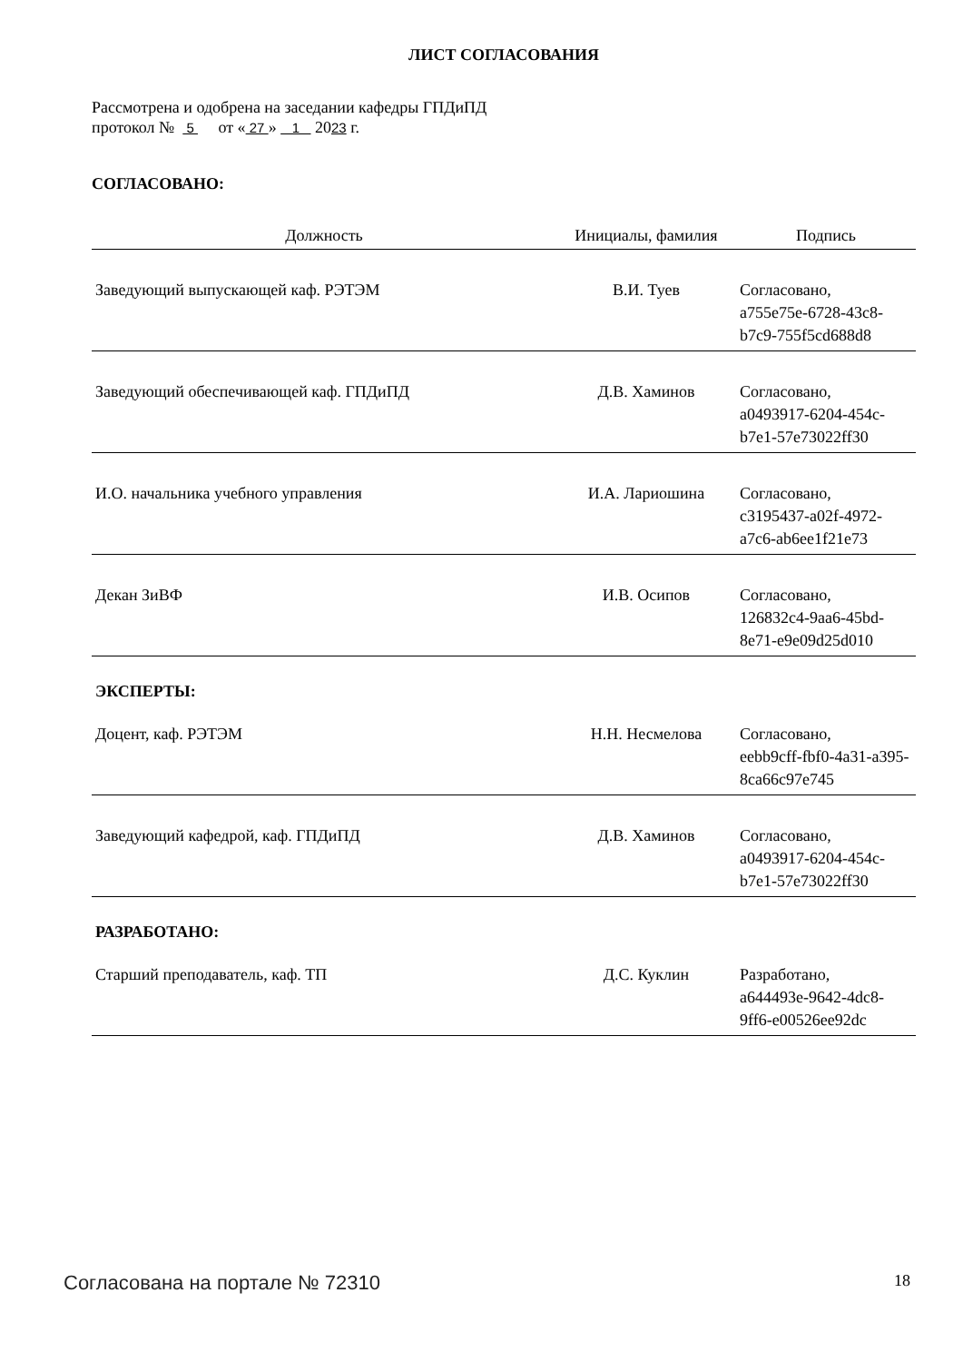ЛИСТ СОГЛАСОВАНИЯ
Рассмотрена и одобрена на заседании кафедры ГПДиПД
протокол № 5 от « 27 » 1 2023 г.
СОГЛАСОВАНО:
| Должность | Инициалы, фамилия | Подпись |
| --- | --- | --- |
| Заведующий выпускающей каф. РЭТЭМ | В.И. Туев | Согласовано, a755e75e-6728-43c8-b7c9-755f5cd688d8 |
| Заведующий обеспечивающей каф. ГПДиПД | Д.В. Хаминов | Согласовано, a0493917-6204-454c-b7e1-57e73022ff30 |
| И.О. начальника учебного управления | И.А. Лариошина | Согласовано, c3195437-a02f-4972-a7c6-ab6ee1f21e73 |
| Декан ЗиВФ | И.В. Осипов | Согласовано, 126832c4-9aa6-45bd-8e71-e9e09d25d010 |
ЭКСПЕРТЫ:
| Доцент, каф. РЭТЭМ | Н.Н. Несмелова | Согласовано, eebb9cff-fbf0-4a31-a395-8ca66c97e745 |
| Заведующий кафедрой, каф. ГПДиПД | Д.В. Хаминов | Согласовано, a0493917-6204-454c-b7e1-57e73022ff30 |
РАЗРАБОТАНО:
| Старший преподаватель, каф. ТП | Д.С. Куклин | Разработано, a644493e-9642-4dc8-9ff6-e00526ee92dc |
Согласована на портале № 72310 18